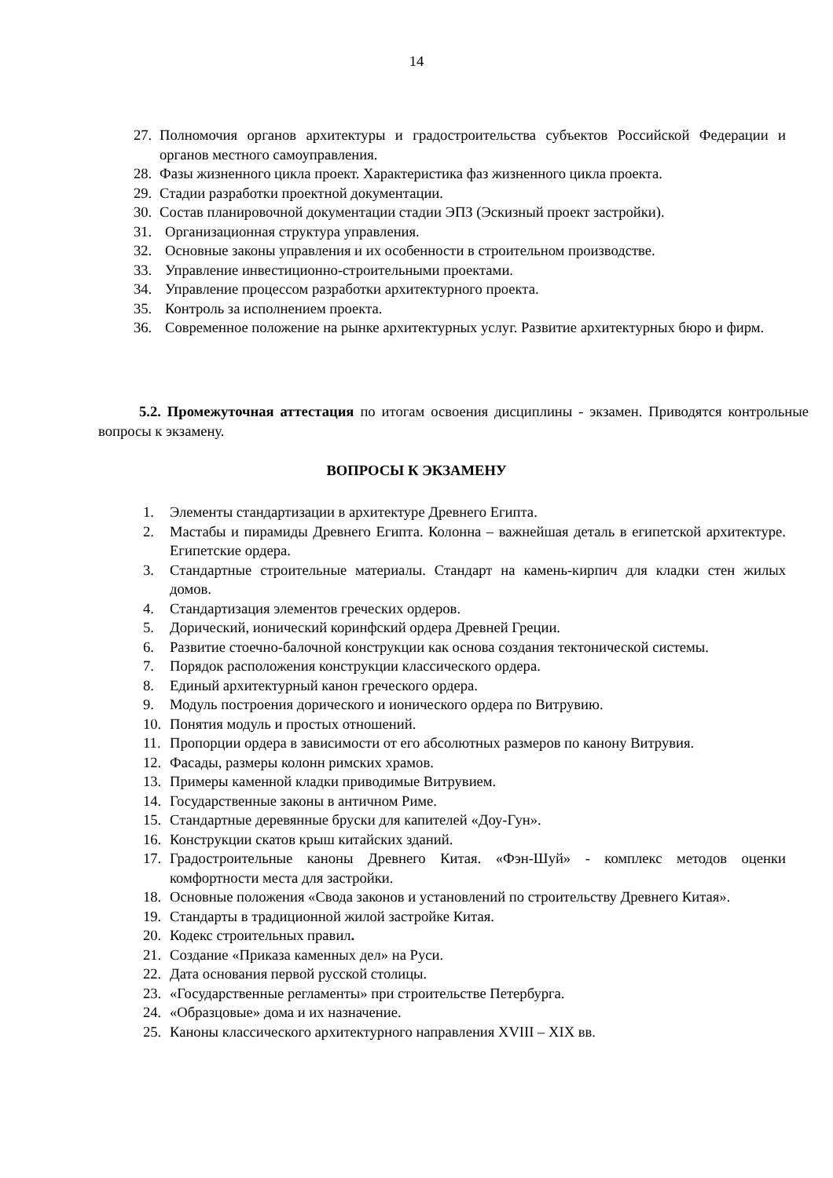14
27. Полномочия органов архитектуры и градостроительства субъектов Российской Федерации и органов местного самоуправления.
28. Фазы жизненного цикла проект. Характеристика фаз жизненного цикла проекта.
29. Стадии разработки проектной документации.
30. Состав планировочной документации стадии ЭПЗ (Эскизный проект застройки).
31. Организационная структура управления.
32. Основные законы управления и их особенности в строительном производстве.
33. Управление инвестиционно-строительными проектами.
34. Управление процессом разработки архитектурного проекта.
35. Контроль за исполнением проекта.
36. Современное положение на рынке архитектурных услуг. Развитие архитектурных бюро и фирм.
5.2. Промежуточная аттестация по итогам освоения дисциплины - экзамен. Приводятся контрольные вопросы к экзамену.
ВОПРОСЫ К ЭКЗАМЕНУ
1. Элементы стандартизации в архитектуре Древнего Египта.
2. Мастабы и пирамиды Древнего Египта. Колонна – важнейшая деталь в египетской архитектуре. Египетские ордера.
3. Стандартные строительные материалы. Стандарт на камень-кирпич для кладки стен жилых домов.
4. Стандартизация элементов греческих ордеров.
5. Дорический, ионический коринфский ордера Древней Греции.
6. Развитие стоечно-балочной конструкции как основа создания тектонической системы.
7. Порядок расположения конструкции классического ордера.
8. Единый архитектурный канон греческого ордера.
9. Модуль построения дорического и ионического ордера по Витрувию.
10. Понятия модуль и простых отношений.
11. Пропорции ордера в зависимости от его абсолютных размеров по канону Витрувия.
12. Фасады, размеры колонн римских храмов.
13. Примеры каменной кладки приводимые Витрувием.
14. Государственные законы в античном Риме.
15. Стандартные деревянные бруски для капителей «Доу-Гун».
16. Конструкции скатов крыш китайских зданий.
17. Градостроительные каноны Древнего Китая. «Фэн-Шуй» - комплекс методов оценки комфортности места для застройки.
18. Основные положения «Свода законов и установлений по строительству Древнего Китая».
19. Стандарты в традиционной жилой застройке Китая.
20. Кодекс строительных правил.
21. Создание «Приказа каменных дел» на Руси.
22. Дата основания первой русской столицы.
23. «Государственные регламенты» при строительстве Петербурга.
24. «Образцовые» дома и их назначение.
25. Каноны классического архитектурного направления XVIII – XIX вв.